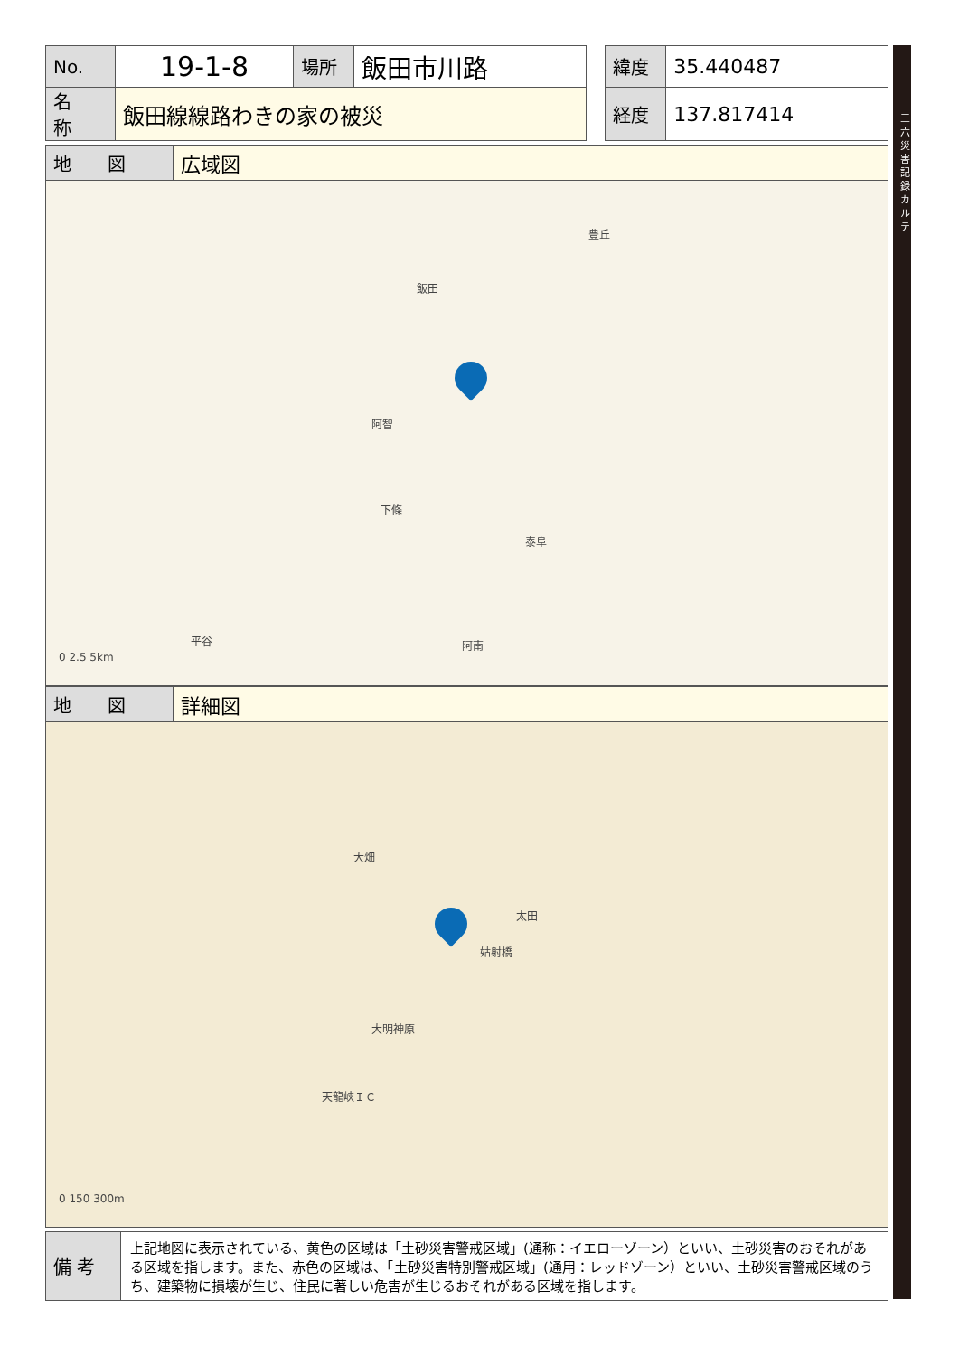| No. | 19-1-8 | 場所 | 飯田市川路 | | 緯度 | 35.440487 |
| 名 称 | 飯田線線路わきの家の被災 | | | | 経度 | 137.817414 |
| 地 図 | 広域図 |
飯田
阿智
下條
泰阜
平谷 阿南
豊丘
0 2.5 5km
| 地 図 | 詳細図 |
大畑
大明神原
天龍峡ＩＣ
姑射橋
太田
0 150 300m
| 備 考 | 上記地図に表示されている、黄色の区域は「土砂災害警戒区域」(通称：イエローゾーン）といい、土砂災害のおそれがある区域を指します。また、赤色の区域は、「土砂災害特別警戒区域」(通用：レッドゾーン）といい、土砂災害警戒区域のうち、建築物に損壊が生じ、住民に著しい危害が生じるおそれがある区域を指します。 |
三六災害記録カルテ